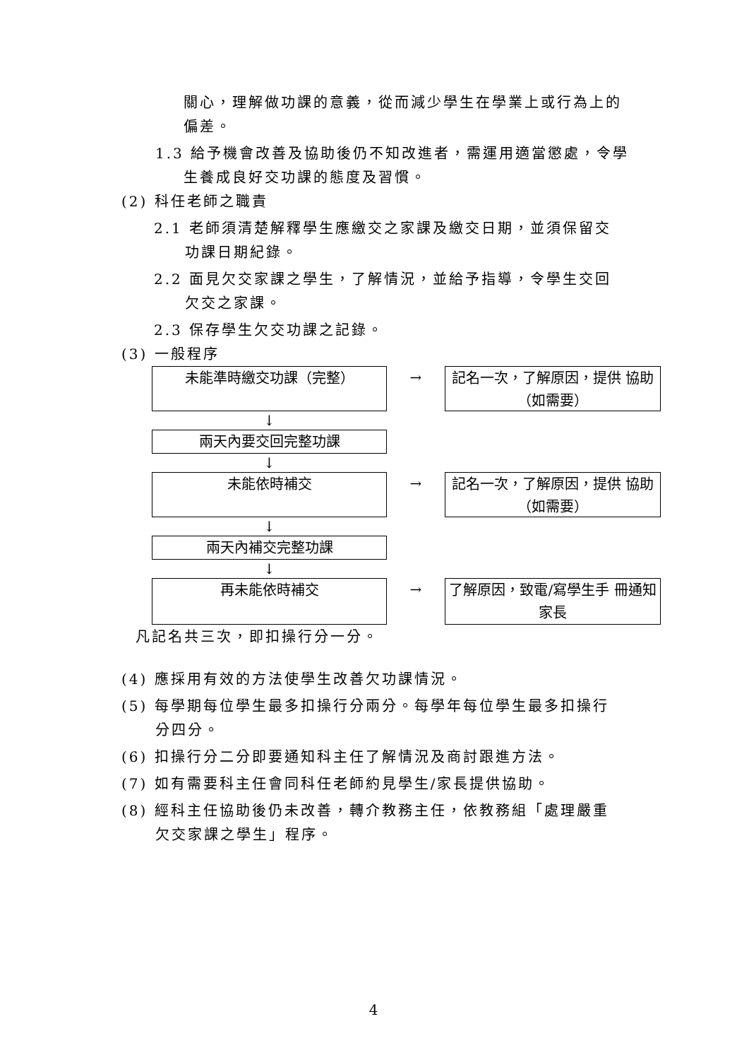關心，理解做功課的意義，從而減少學生在學業上或行為上的
偏差。
1.3 給予機會改善及協助後仍不知改進者，需運用適當懲處，令學
生養成良好交功課的態度及習慣。
(2) 科任老師之職責
2.1 老師須清楚解釋學生應繳交之家課及繳交日期，並須保留交
功課日期紀錄。
2.2 面見欠交家課之學生，了解情況，並給予指導，令學生交回
欠交之家課。
2.3 保存學生欠交功課之記錄。
(3) 一般程序
未能準時繳交功課（完整）
→
記名一次，了解原因，提供 協助（如需要）
↓
兩天內要交回完整功課
↓
未能依時補交
→
記名一次，了解原因，提供 協助（如需要）
↓
兩天內補交完整功課
↓
再未能依時補交
→
了解原因，致電/寫學生手 冊通知家長
凡記名共三次，即扣操行分一分。
(4) 應採用有效的方法使學生改善欠功課情況。
(5) 每學期每位學生最多扣操行分兩分。每學年每位學生最多扣操行
分四分。
(6) 扣操行分二分即要通知科主任了解情況及商討跟進方法。
(7) 如有需要科主任會同科任老師約見學生/家長提供協助。
(8) 經科主任協助後仍未改善，轉介教務主任，依教務組「處理嚴重
欠交家課之學生」程序。
4